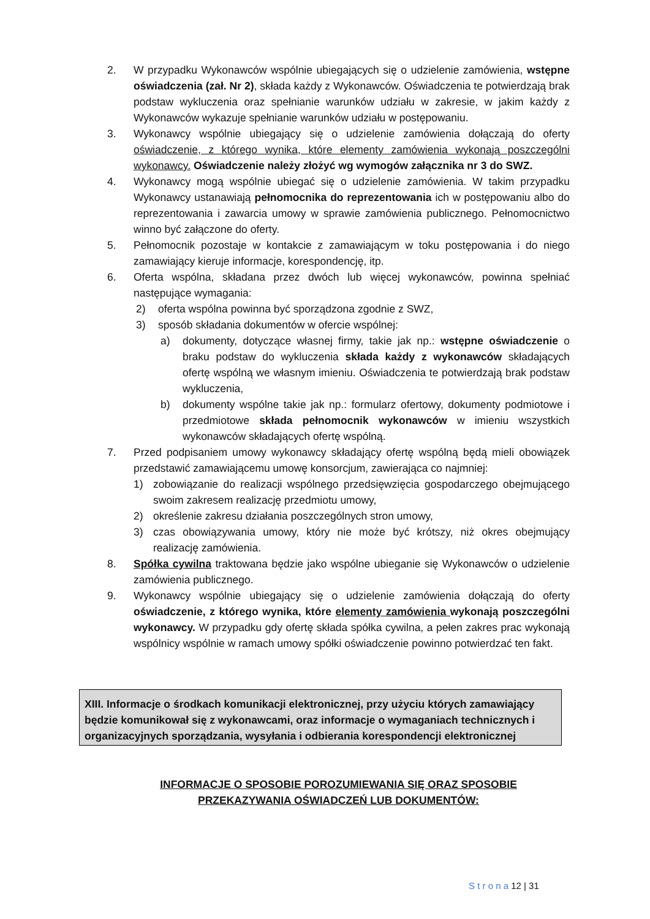2. W przypadku Wykonawców wspólnie ubiegających się o udzielenie zamówienia, wstępne oświadczenia (zał. Nr 2), składa każdy z Wykonawców. Oświadczenia te potwierdzają brak podstaw wykluczenia oraz spełnianie warunków udziału w zakresie, w jakim każdy z Wykonawców wykazuje spełnianie warunków udziału w postępowaniu.
3. Wykonawcy wspólnie ubiegający się o udzielenie zamówienia dołączają do oferty oświadczenie, z którego wynika, które elementy zamówienia wykonają poszczególni wykonawcy. Oświadczenie należy złożyć wg wymogów załącznika nr 3 do SWZ.
4. Wykonawcy mogą wspólnie ubiegać się o udzielenie zamówienia. W takim przypadku Wykonawcy ustanawiają pełnomocnika do reprezentowania ich w postępowaniu albo do reprezentowania i zawarcia umowy w sprawie zamówienia publicznego. Pełnomocnictwo winno być załączone do oferty.
5. Pełnomocnik pozostaje w kontakcie z zamawiającym w toku postępowania i do niego zamawiający kieruje informacje, korespondencję, itp.
6. Oferta wspólna, składana przez dwóch lub więcej wykonawców, powinna spełniać następujące wymagania:
2) oferta wspólna powinna być sporządzona zgodnie z SWZ,
3) sposób składania dokumentów w ofercie wspólnej:
a) dokumenty, dotyczące własnej firmy, takie jak np.: wstępne oświadczenie o braku podstaw do wykluczenia składa każdy z wykonawców składających ofertę wspólną we własnym imieniu. Oświadczenia te potwierdzają brak podstaw wykluczenia,
b) dokumenty wspólne takie jak np.: formularz ofertowy, dokumenty podmiotowe i przedmiotowe składa pełnomocnik wykonawców w imieniu wszystkich wykonawców składających ofertę wspólną.
7. Przed podpisaniem umowy wykonawcy składający ofertę wspólną będą mieli obowiązek przedstawić zamawiającemu umowę konsorcjum, zawierająca co najmniej:
1) zobowiązanie do realizacji wspólnego przedsięwzięcia gospodarczego obejmującego swoim zakresem realizację przedmiotu umowy,
2) określenie zakresu działania poszczególnych stron umowy,
3) czas obowiązywania umowy, który nie może być krótszy, niż okres obejmujący realizację zamówienia.
8. Spółka cywilna traktowana będzie jako wspólne ubieganie się Wykonawców o udzielenie zamówienia publicznego.
9. Wykonawcy wspólnie ubiegający się o udzielenie zamówienia dołączają do oferty oświadczenie, z którego wynika, które elementy zamówienia wykonają poszczególni wykonawcy. W przypadku gdy ofertę składa spółka cywilna, a pełen zakres prac wykonają wspólnicy wspólnie w ramach umowy spółki oświadczenie powinno potwierdzać ten fakt.
XIII. Informacje o środkach komunikacji elektronicznej, przy użyciu których zamawiający będzie komunikował się z wykonawcami, oraz informacje o wymaganiach technicznych i organizacyjnych sporządzania, wysyłania i odbierania korespondencji elektronicznej
INFORMACJE O SPOSOBIE POROZUMIEWANIA SIĘ ORAZ SPOSOBIE
PRZEKAZYWANIA OŚWIADCZEŃ LUB DOKUMENTÓW:
S t r o n a 12 | 31